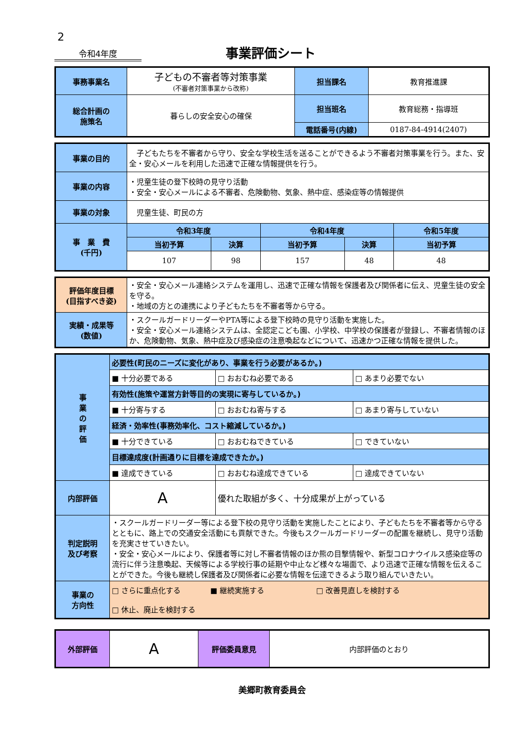2
令和4年度
事業評価シート
| 事務事業名 | 子どもの不審者等対策事業 (不審者対策事業から改称) | 担当課名 | 教育推進課 |
| 総合計画の 施策名 | 暮らしの安全安心の確保 | 担当班名 | 教育総務・指導班 |
| | | 電話番号(内線) | 0187-84-4914(2407) |
| 事業の目的 | 子どもたちを不審者から守り、安全な学校生活を送ることができるよう不審者対策事業を行う。また、安全・安心メールを利用した迅速で正確な情報提供を行う。 | | | | |
| 事業の内容 | ・児童生徒の登下校時の見守り活動 ・安全・安心メールによる不審者、危険動物、気象、熱中症、感染症等の情報提供 | | | | |
| 事業の対象 | 児童生徒、町民の方 | | | | |
| 事 業 費 (千円) | 令和3年度 | | 令和4年度 | | 令和5年度 |
| | 当初予算 | 決算 | 当初予算 | 決算 | 当初予算 |
| | 107 | 98 | 157 | 48 | 48 |
| 評価年度目標 (目指すべき姿) | ・安全・安心メール連絡システムを運用し、迅速で正確な情報を保護者及び関係者に伝え、児童生徒の安全を守る。 ・地域の方との連携により子どもたちを不審者等から守る。 |
| 実績・成果等 (数値) | ・スクールガードリーダーやPTA等による登下校時の見守り活動を実施した。 ・安全・安心メール連絡システムは、全認定こども園、小学校、中学校の保護者が登録し、不審者情報のほか、危険動物、気象、熱中症及び感染症の注意喚起などについて、迅速かつ正確な情報を提供した。 |
| 事 業 の 評 価 | 必要性(町民のニーズに変化があり、事業を行う必要があるか。) | | |
| | ■ 十分必要である | □ おおむね必要である | □ あまり必要でない |
| | 有効性(施策や運営方針等目的の実現に寄与しているか。) | | |
| | ■ 十分寄与する | □ おおむね寄与する | □ あまり寄与していない |
| | 経済・効率性(事務効率化、コスト縮減しているか。) | | |
| | ■ 十分できている | □ おおむねできている | □ できていない |
| | 目標達成度(計画通りに目標を達成できたか。) | | |
| | ■ 達成できている | □ おおむね達成できている | □ 達成できていない |
| 内部評価 | A | 優れた取組が多く、十分成果が上がっている | |
| 判定説明 及び考察 | ・スクールガードリーダー等による登下校の見守り活動を実施したことにより、子どもたちを不審者等から守るとともに、路上での交通安全活動にも貢献できた。今後もスクールガードリーダーの配置を継続し、見守り活動を充実させていきたい。 ・安全・安心メールにより、保護者等に対し不審者情報のほか熊の目撃情報や、新型コロナウイルス感染症等の流行に伴う注意喚起、天候等による学校行事の延期や中止など様々な場面で、より迅速で正確な情報を伝えることができた。今後も継続し保護者及び関係者に必要な情報を伝達できるよう取り組んでいきたい。 | | |
| 事業の 方向性 | □ さらに重点化する ■ 継続実施する □ 改善見直しを検討する □ 休止、廃止を検討する | | |
| 外部評価 | A | 評価委員意見 | 内部評価のとおり |
美郷町教育委員会